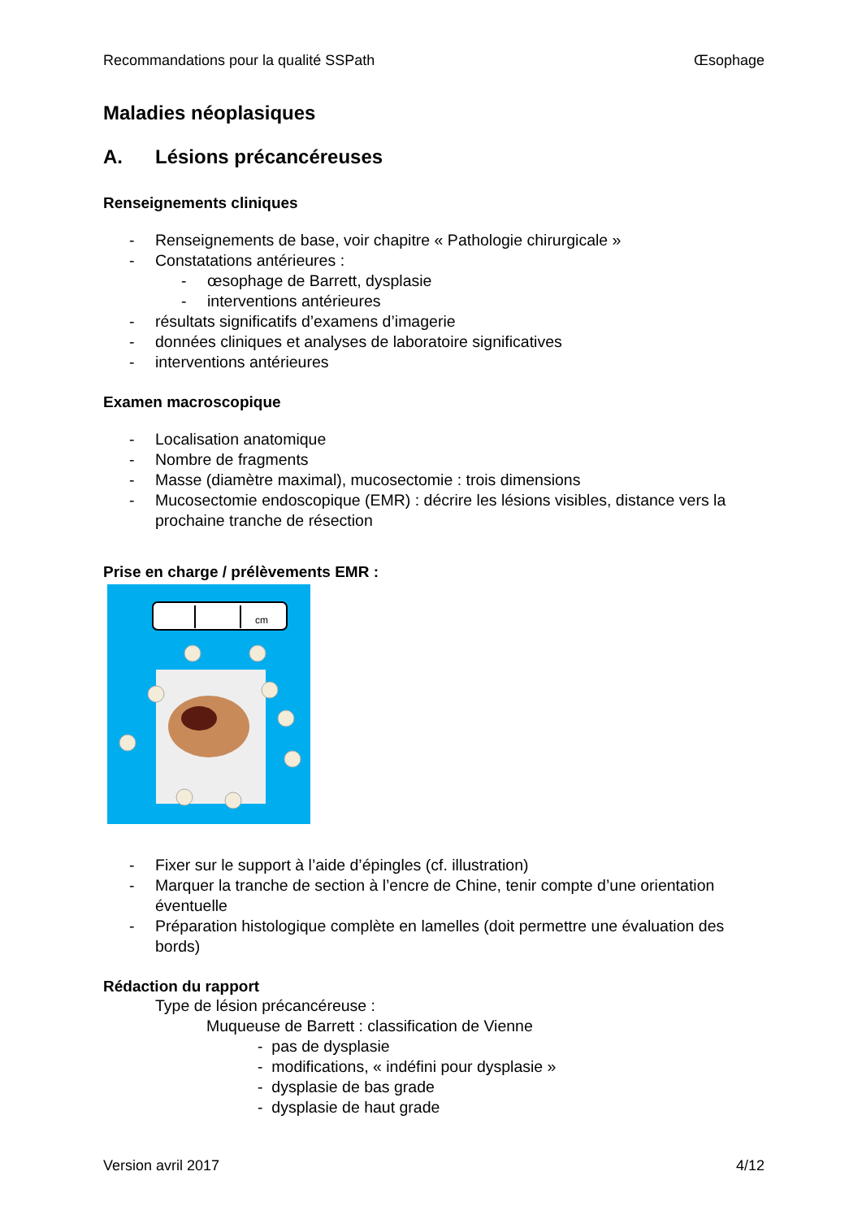Recommandations pour la qualité SSPath Œsophage
Maladies néoplasiques
A. Lésions précancéreuses
Renseignements cliniques
- Renseignements de base, voir chapitre « Pathologie chirurgicale »
- Constatations antérieures :
- œsophage de Barrett, dysplasie
- interventions antérieures
- résultats significatifs d’examens d’imagerie
- données cliniques et analyses de laboratoire significatives
- interventions antérieures
Examen macroscopique
- Localisation anatomique
- Nombre de fragments
- Masse (diamètre maximal), mucosectomie : trois dimensions
- Mucosectomie endoscopique (EMR) : décrire les lésions visibles, distance vers la prochaine tranche de résection
Prise en charge / prélèvements EMR :
cm
- Fixer sur le support à l’aide d’épingles (cf. illustration)
- Marquer la tranche de section à l’encre de Chine, tenir compte d’une orientation éventuelle
- Préparation histologique complète en lamelles (doit permettre une évaluation des bords)
Rédaction du rapport
Type de lésion précancéreuse :
Muqueuse de Barrett : classification de Vienne
- pas de dysplasie
- modifications, « indéfini pour dysplasie »
- dysplasie de bas grade
- dysplasie de haut grade
Version avril 2017 4/12